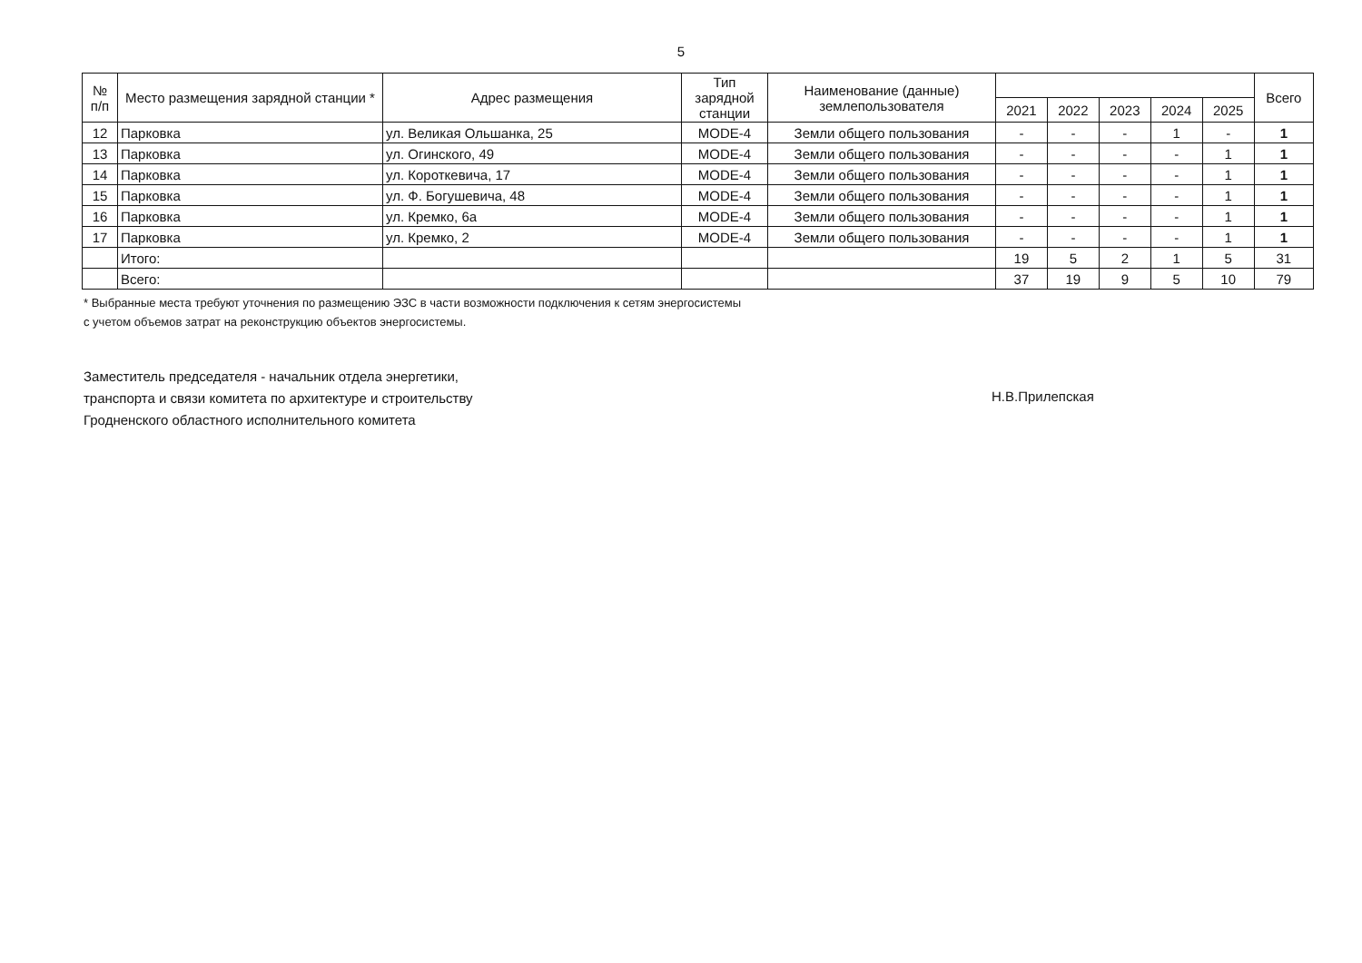5
| № п/п | Место размещения зарядной станции * | Адрес размещения | Тип зарядной станции | Наименование (данные) землепользователя | | | | | | Всего |
| --- | --- | --- | --- | --- | --- | --- | --- | --- | --- | --- |
| | | | | | 2021 | 2022 | 2023 | 2024 | 2025 | |
| 12 | Парковка | ул. Великая Ольшанка, 25 | MODE-4 | Земли общего пользования | - | - | - | 1 | - | 1 |
| 13 | Парковка | ул. Огинского, 49 | MODE-4 | Земли общего пользования | - | - | - | - | 1 | 1 |
| 14 | Парковка | ул. Короткевича, 17 | MODE-4 | Земли общего пользования | - | - | - | - | 1 | 1 |
| 15 | Парковка | ул. Ф. Богушевича, 48 | MODE-4 | Земли общего пользования | - | - | - | - | 1 | 1 |
| 16 | Парковка | ул. Кремко, 6а | MODE-4 | Земли общего пользования | - | - | - | - | 1 | 1 |
| 17 | Парковка | ул. Кремко, 2 | MODE-4 | Земли общего пользования | - | - | - | - | 1 | 1 |
| | Итого: | | | | 19 | 5 | 2 | 1 | 5 | 31 |
| | Всего: | | | | 37 | 19 | 9 | 5 | 10 | 79 |
* Выбранные места требуют уточнения по размещению ЭЗС в части возможности подключения к сетям энергосистемы
с учетом объемов затрат на реконструкцию объектов энергосистемы.
Заместитель председателя - начальник отдела энергетики,
транспорта и связи комитета по архитектуре и строительству
Гродненского областного исполнительного комитета
Н.В.Прилепская